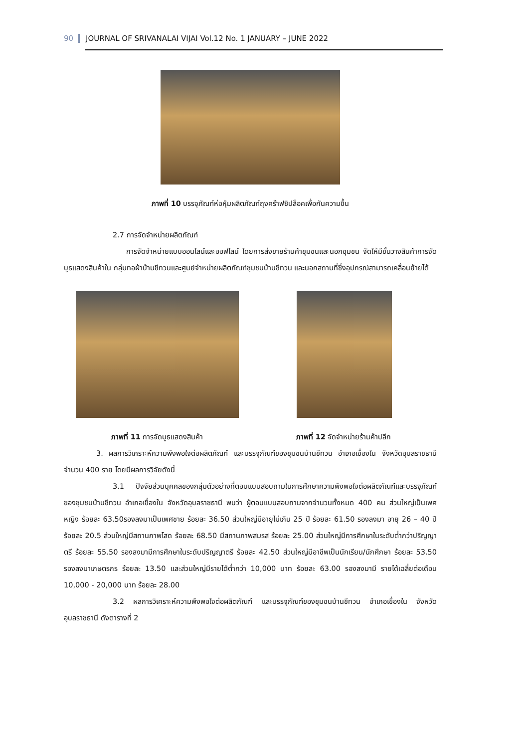90 JOURNAL OF SRIVANALAI VIJAI Vol.12 No. 1 JANUARY – JUNE 2022
ภาพที่ 10 บรรจุภัณฑ์ห่อหุ้มผลิตภัณฑ์ถุงคร๊าฟซิปล็อคเพื่อกันความชื้น
2.7 การจัดจำหน่ายผลิตภัณฑ์
การจัดจำหน่ายแบบออนไลน์และออฟไลน์ โดยการส่งขายร้านค้าชุมชนและนอกชุมชน จัดให้มีชั้นวางสินค้าการจัดบูธแสดงสินค้าใน กลุ่มทอผ้าบ้านชีทวนและศูนย์จำหน่ายผลิตภัณฑ์ชุมชนบ้านชีทวน และนอกสถานที่ซึ่งอุปกรณ์สามารถเคลื่อนย้ายได้
ภาพที่ 11 การจัดบูธแสดงสินค้า ภาพที่ 12 จัดจำหน่ายร้านค้าปลีก
3. ผลการวิเคราะห์ความพึงพอใจต่อผลิตภัณฑ์ และบรรจุภัณฑ์ของชุมชนบ้านชีทวน อำเภอเขื่องใน จังหวัดอุบลราชธานี จำนวน 400 ราย โดยมีผลการวิจัยดังนี้
3.1 ปัจจัยส่วนบุคคลของกลุ่มตัวอย่างที่ตอบแบบสอบถามในการศึกษาความพึงพอใจต่อผลิตภัณฑ์และบรรจุภัณฑ์ของชุมชนบ้านชีทวน อำเภอเขื่องใน จังหวัดอุบลราชธานี พบว่า ผู้ตอบแบบสอบถามจากจำนวนทั้งหมด 400 คน ส่วนใหญ่เป็นเพศหญิง ร้อยละ 63.50รองลงมาเป็นเพศชาย ร้อยละ 36.50 ส่วนใหญ่มีอายุไม่เกิน 25 ปี ร้อยละ 61.50 รองลงมา อายุ 26 – 40 ปี ร้อยละ 20.5 ส่วนใหญ่มีสถานภาพโสด ร้อยละ 68.50 มีสถานภาพสมรส ร้อยละ 25.00 ส่วนใหญ่มีการศึกษาในระดับต่ำกว่าปริญญาตรี ร้อยละ 55.50 รองลงมามีการศึกษาในระดับปริญญาตรี ร้อยละ 42.50 ส่วนใหญ่มีอาชีพเป็นนักเรียน/นักศึกษา ร้อยละ 53.50 รองลงมาเกษตรกร ร้อยละ 13.50 และส่วนใหญ่มีรายได้ต่ำกว่า 10,000 บาท ร้อยละ 63.00 รองลงมามี รายได้เฉลี่ยต่อเดือน 10,000 - 20,000 บาท ร้อยละ 28.00
3.2 ผลการวิเคราะห์ความพึงพอใจต่อผลิตภัณฑ์ และบรรจุภัณฑ์ของชุมชนบ้านชีทวน อำเภอเขื่องใน จังหวัดอุบลราชธานี ดังตารางที่ 2